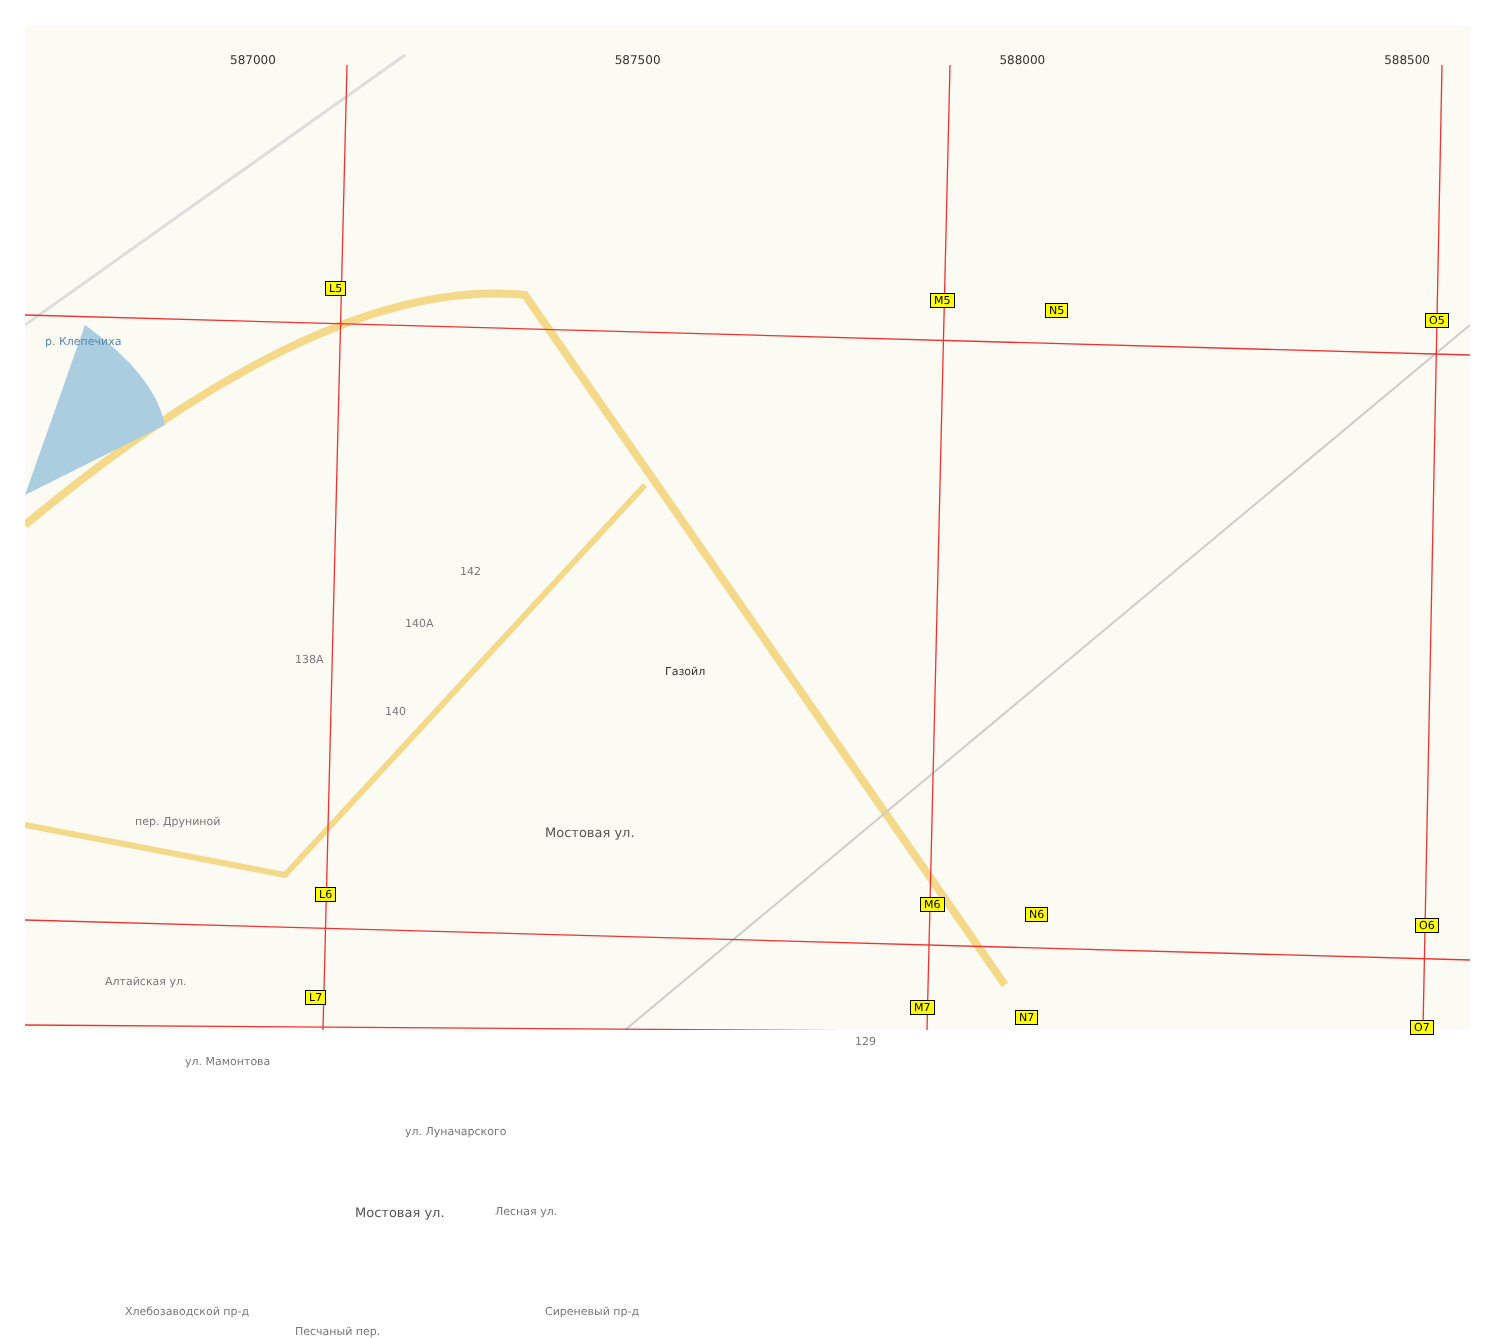587000 587500 588000 588500
L5
M5
N5
O5
L6
M6
N6
O6
L7
M7
N7
O7
р. Клепечиха
Газойл
Мостовая ул.
Мостовая ул.
пер. Друниной
Алтайская ул.
ул. Мамонтова
ул. Луначарского
Лесная ул.
Сиреневый пр-д Хлебозаводской пр-д
Песчаный пер.
142
140А
138А
140
129